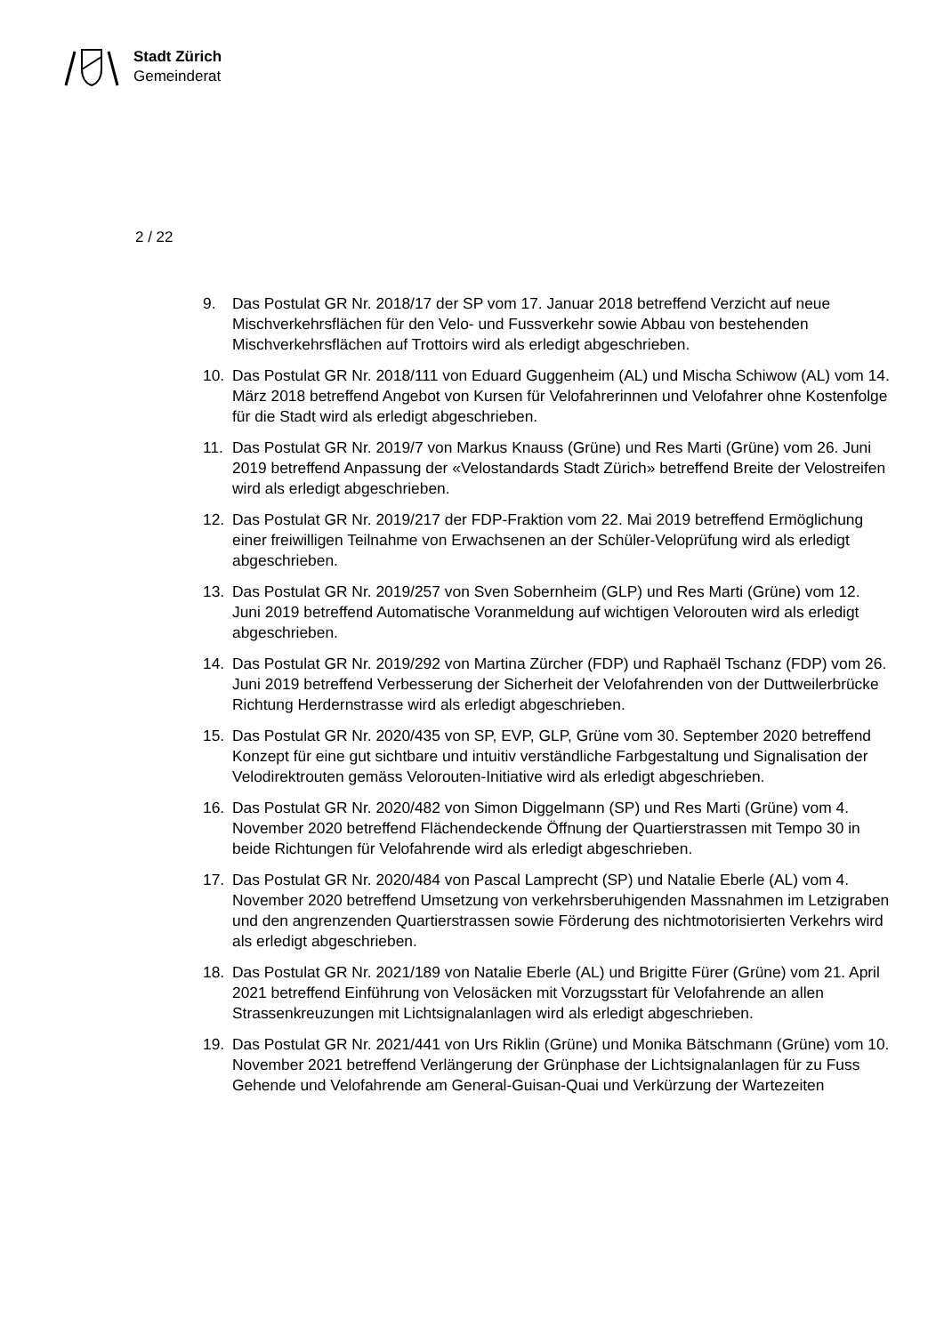Stadt Zürich
Gemeinderat
2 / 22
9. Das Postulat GR Nr. 2018/17 der SP vom 17. Januar 2018 betreffend Verzicht auf neue Mischverkehrsflächen für den Velo- und Fussverkehr sowie Abbau von bestehenden Mischverkehrsflächen auf Trottoirs wird als erledigt abgeschrieben.
10. Das Postulat GR Nr. 2018/111 von Eduard Guggenheim (AL) und Mischa Schiwow (AL) vom 14. März 2018 betreffend Angebot von Kursen für Velofahrerinnen und Velofahrer ohne Kostenfolge für die Stadt wird als erledigt abgeschrieben.
11. Das Postulat GR Nr. 2019/7 von Markus Knauss (Grüne) und Res Marti (Grüne) vom 26. Juni 2019 betreffend Anpassung der «Velostandards Stadt Zürich» betreffend Breite der Velostreifen wird als erledigt abgeschrieben.
12. Das Postulat GR Nr. 2019/217 der FDP-Fraktion vom 22. Mai 2019 betreffend Ermöglichung einer freiwilligen Teilnahme von Erwachsenen an der Schüler-Veloprüfung wird als erledigt abgeschrieben.
13. Das Postulat GR Nr. 2019/257 von Sven Sobernheim (GLP) und Res Marti (Grüne) vom 12. Juni 2019 betreffend Automatische Voranmeldung auf wichtigen Velorouten wird als erledigt abgeschrieben.
14. Das Postulat GR Nr. 2019/292 von Martina Zürcher (FDP) und Raphaël Tschanz (FDP) vom 26. Juni 2019 betreffend Verbesserung der Sicherheit der Velofahrenden von der Duttweilerbrücke Richtung Herdernstrasse wird als erledigt abgeschrieben.
15. Das Postulat GR Nr. 2020/435 von SP, EVP, GLP, Grüne vom 30. September 2020 betreffend Konzept für eine gut sichtbare und intuitiv verständliche Farbgestaltung und Signalisation der Velodirektrouten gemäss Velorouten-Initiative wird als erledigt abgeschrieben.
16. Das Postulat GR Nr. 2020/482 von Simon Diggelmann (SP) und Res Marti (Grüne) vom 4. November 2020 betreffend Flächendeckende Öffnung der Quartierstrassen mit Tempo 30 in beide Richtungen für Velofahrende wird als erledigt abgeschrieben.
17. Das Postulat GR Nr. 2020/484 von Pascal Lamprecht (SP) und Natalie Eberle (AL) vom 4. November 2020 betreffend Umsetzung von verkehrsberuhigenden Massnahmen im Letzigraben und den angrenzenden Quartierstrassen sowie Förderung des nichtmotorisierten Verkehrs wird als erledigt abgeschrieben.
18. Das Postulat GR Nr. 2021/189 von Natalie Eberle (AL) und Brigitte Fürer (Grüne) vom 21. April 2021 betreffend Einführung von Velosäcken mit Vorzugsstart für Velofahrende an allen Strassenkreuzungen mit Lichtsignalanlagen wird als erledigt abgeschrieben.
19. Das Postulat GR Nr. 2021/441 von Urs Riklin (Grüne) und Monika Bätschmann (Grüne) vom 10. November 2021 betreffend Verlängerung der Grünphase der Lichtsignalanlagen für zu Fuss Gehende und Velofahrende am General-Guisan-Quai und Verkürzung der Wartezeiten